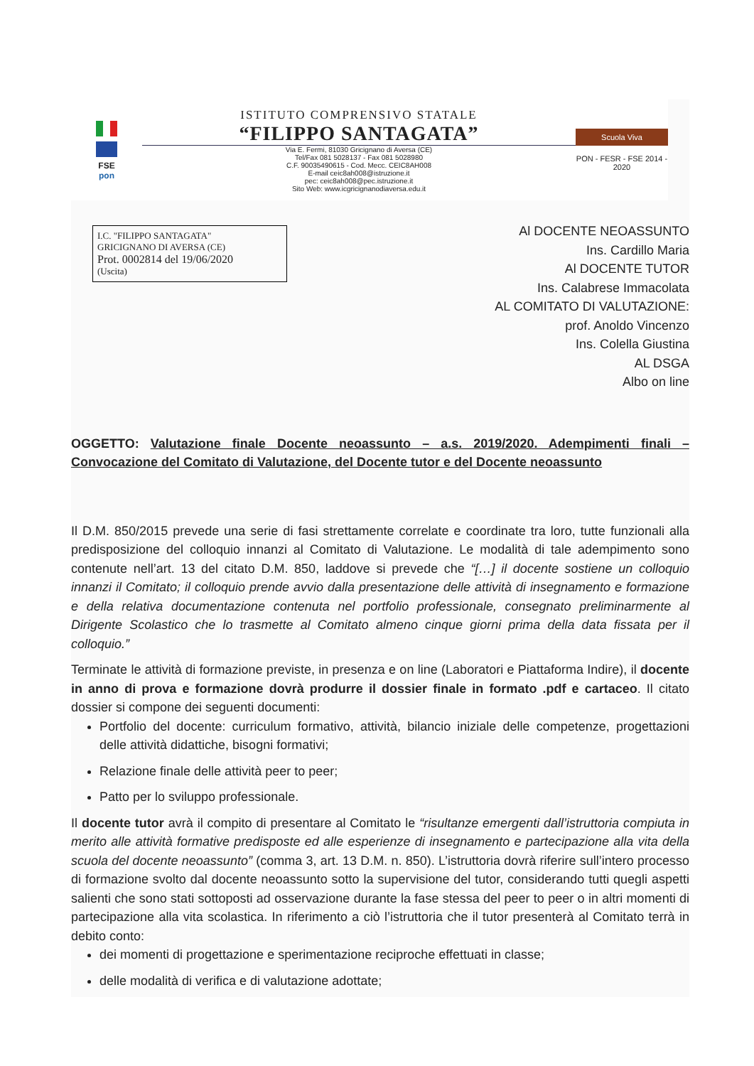FSE
pon
ISTITUTO COMPRENSIVO STATALE
“FILIPPO SANTAGATA”
Via E. Fermi, 81030 Gricignano di Aversa (CE)
Tel/Fax 081 5028137 - Fax 081 5028980
C.F. 90035490615 - Cod. Mecc. CEIC8AH008
E-mail ceic8ah008@istruzione.it
pec: ceic8ah008@pec.istruzione.it
Sito Web: www.icgricignanodiaversa.edu.it
Scuola Viva
PON - FESR - FSE 2014 - 2020
I.C. "FILIPPO SANTAGATA"
GRICIGNANO DI AVERSA (CE)
Prot. 0002814 del 19/06/2020
(Uscita)
Al DOCENTE NEOASSUNTO
Ins. Cardillo Maria
Al DOCENTE TUTOR
Ins. Calabrese Immacolata
AL COMITATO DI VALUTAZIONE:
prof. Anoldo Vincenzo
Ins. Colella Giustina
AL DSGA
Albo on line
OGGETTO: Valutazione finale Docente neoassunto – a.s. 2019/2020. Adempimenti finali – Convocazione del Comitato di Valutazione, del Docente tutor e del Docente neoassunto
Il D.M. 850/2015 prevede una serie di fasi strettamente correlate e coordinate tra loro, tutte funzionali alla predisposizione del colloquio innanzi al Comitato di Valutazione. Le modalità di tale adempimento sono contenute nell’art. 13 del citato D.M. 850, laddove si prevede che “[…] il docente sostiene un colloquio innanzi il Comitato; il colloquio prende avvio dalla presentazione delle attività di insegnamento e formazione e della relativa documentazione contenuta nel portfolio professionale, consegnato preliminarmente al Dirigente Scolastico che lo trasmette al Comitato almeno cinque giorni prima della data fissata per il colloquio.”
Terminate le attività di formazione previste, in presenza e on line (Laboratori e Piattaforma Indire), il docente in anno di prova e formazione dovrà produrre il dossier finale in formato .pdf e cartaceo. Il citato dossier si compone dei seguenti documenti:
Portfolio del docente: curriculum formativo, attività, bilancio iniziale delle competenze, progettazioni delle attività didattiche, bisogni formativi;
Relazione finale delle attività peer to peer;
Patto per lo sviluppo professionale.
Il docente tutor avrà il compito di presentare al Comitato le “risultanze emergenti dall’istruttoria compiuta in merito alle attività formative predisposte ed alle esperienze di insegnamento e partecipazione alla vita della scuola del docente neoassunto” (comma 3, art. 13 D.M. n. 850). L’istruttoria dovrà riferire sull’intero processo di formazione svolto dal docente neoassunto sotto la supervisione del tutor, considerando tutti quegli aspetti salienti che sono stati sottoposti ad osservazione durante la fase stessa del peer to peer o in altri momenti di partecipazione alla vita scolastica. In riferimento a ciò l’istruttoria che il tutor presenterà al Comitato terrà in debito conto:
dei momenti di progettazione e sperimentazione reciproche effettuati in classe;
delle modalità di verifica e di valutazione adottate;